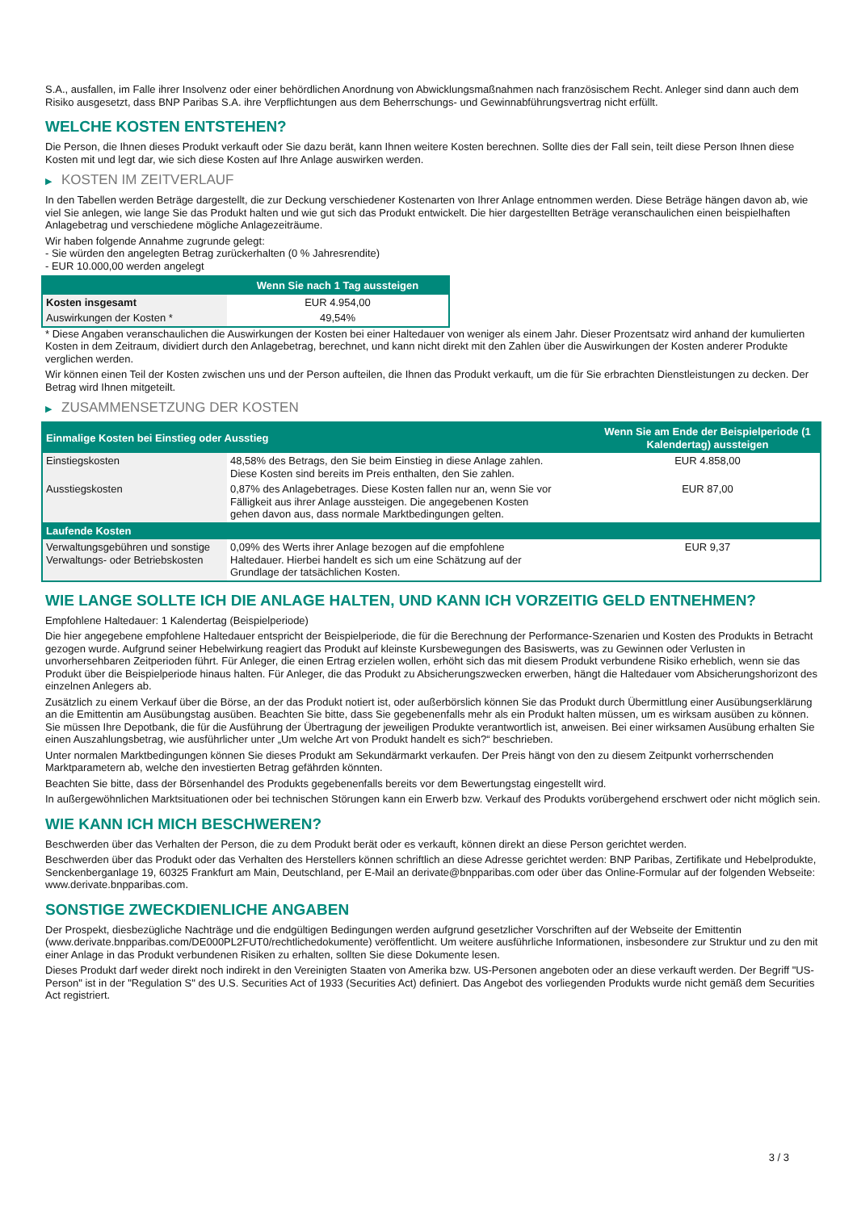S.A., ausfallen, im Falle ihrer Insolvenz oder einer behördlichen Anordnung von Abwicklungsmaßnahmen nach französischem Recht. Anleger sind dann auch dem Risiko ausgesetzt, dass BNP Paribas S.A. ihre Verpflichtungen aus dem Beherrschungs- und Gewinnabführungsvertrag nicht erfüllt.
WELCHE KOSTEN ENTSTEHEN?
Die Person, die Ihnen dieses Produkt verkauft oder Sie dazu berät, kann Ihnen weitere Kosten berechnen. Sollte dies der Fall sein, teilt diese Person Ihnen diese Kosten mit und legt dar, wie sich diese Kosten auf Ihre Anlage auswirken werden.
▶ KOSTEN IM ZEITVERLAUF
In den Tabellen werden Beträge dargestellt, die zur Deckung verschiedener Kostenarten von Ihrer Anlage entnommen werden. Diese Beträge hängen davon ab, wie viel Sie anlegen, wie lange Sie das Produkt halten und wie gut sich das Produkt entwickelt. Die hier dargestellten Beträge veranschaulichen einen beispielhaften Anlagebetrag und verschiedene mögliche Anlagezeiträume.
Wir haben folgende Annahme zugrunde gelegt:
- Sie würden den angelegten Betrag zurückerhalten (0 % Jahresrendite)
- EUR 10.000,00 werden angelegt
| | Wenn Sie nach 1 Tag aussteigen |
| --- | --- |
| Kosten insgesamt | EUR 4.954,00 |
| Auswirkungen der Kosten * | 49,54% |
* Diese Angaben veranschaulichen die Auswirkungen der Kosten bei einer Haltedauer von weniger als einem Jahr. Dieser Prozentsatz wird anhand der kumulierten Kosten in dem Zeitraum, dividiert durch den Anlagebetrag, berechnet, und kann nicht direkt mit den Zahlen über die Auswirkungen der Kosten anderer Produkte verglichen werden.
Wir können einen Teil der Kosten zwischen uns und der Person aufteilen, die Ihnen das Produkt verkauft, um die für Sie erbrachten Dienstleistungen zu decken. Der Betrag wird Ihnen mitgeteilt.
▶ ZUSAMMENSETZUNG DER KOSTEN
| Einmalige Kosten bei Einstieg oder Ausstieg | | Wenn Sie am Ende der Beispielperiode (1 Kalendertag) aussteigen |
| --- | --- | --- |
| Einstiegskosten | 48,58% des Betrags, den Sie beim Einstieg in diese Anlage zahlen. Diese Kosten sind bereits im Preis enthalten, den Sie zahlen. | EUR 4.858,00 |
| Ausstiegskosten | 0,87% des Anlagebetrages. Diese Kosten fallen nur an, wenn Sie vor Fälligkeit aus ihrer Anlage aussteigen. Die angegebenen Kosten gehen davon aus, dass normale Marktbedingungen gelten. | EUR 87,00 |
| Laufende Kosten | | |
| Verwaltungsgebühren und sonstige Verwaltungs- oder Betriebskosten | 0,09% des Werts ihrer Anlage bezogen auf die empfohlene Haltedauer. Hierbei handelt es sich um eine Schätzung auf der Grundlage der tatsächlichen Kosten. | EUR 9,37 |
WIE LANGE SOLLTE ICH DIE ANLAGE HALTEN, UND KANN ICH VORZEITIG GELD ENTNEHMEN?
Empfohlene Haltedauer: 1 Kalendertag (Beispielperiode)
Die hier angegebene empfohlene Haltedauer entspricht der Beispielperiode, die für die Berechnung der Performance-Szenarien und Kosten des Produkts in Betracht gezogen wurde. Aufgrund seiner Hebelwirkung reagiert das Produkt auf kleinste Kursbewegungen des Basiswerts, was zu Gewinnen oder Verlusten in unvorhersehbaren Zeitperioden führt. Für Anleger, die einen Ertrag erzielen wollen, erhöht sich das mit diesem Produkt verbundene Risiko erheblich, wenn sie das Produkt über die Beispielperiode hinaus halten. Für Anleger, die das Produkt zu Absicherungszwecken erwerben, hängt die Haltedauer vom Absicherungshorizont des einzelnen Anlegers ab.
Zusätzlich zu einem Verkauf über die Börse, an der das Produkt notiert ist, oder außerbörslich können Sie das Produkt durch Übermittlung einer Ausübungserklärung an die Emittentin am Ausübungstag ausüben. Beachten Sie bitte, dass Sie gegebenenfalls mehr als ein Produkt halten müssen, um es wirksam ausüben zu können. Sie müssen Ihre Depotbank, die für die Ausführung der Übertragung der jeweiligen Produkte verantwortlich ist, anweisen. Bei einer wirksamen Ausübung erhalten Sie einen Auszahlungsbetrag, wie ausführlicher unter „Um welche Art von Produkt handelt es sich?“ beschrieben.
Unter normalen Marktbedingungen können Sie dieses Produkt am Sekundärmarkt verkaufen. Der Preis hängt von den zu diesem Zeitpunkt vorherrschenden Marktparametern ab, welche den investierten Betrag gefährden könnten.
Beachten Sie bitte, dass der Börsenhandel des Produkts gegebenenfalls bereits vor dem Bewertungstag eingestellt wird.
In außergewöhnlichen Marktsituationen oder bei technischen Störungen kann ein Erwerb bzw. Verkauf des Produkts vorübergehend erschwert oder nicht möglich sein.
WIE KANN ICH MICH BESCHWEREN?
Beschwerden über das Verhalten der Person, die zu dem Produkt berät oder es verkauft, können direkt an diese Person gerichtet werden.
Beschwerden über das Produkt oder das Verhalten des Herstellers können schriftlich an diese Adresse gerichtet werden: BNP Paribas, Zertifikate und Hebelprodukte, Senckenberganlage 19, 60325 Frankfurt am Main, Deutschland, per E-Mail an derivate@bnpparibas.com oder über das Online-Formular auf der folgenden Webseite: www.derivate.bnpparibas.com.
SONSTIGE ZWECKDIENLICHE ANGABEN
Der Prospekt, diesbezügliche Nachträge und die endgültigen Bedingungen werden aufgrund gesetzlicher Vorschriften auf der Webseite der Emittentin (www.derivate.bnpparibas.com/DE000PL2FUT0/rechtlichedokumente) veröffentlicht. Um weitere ausführliche Informationen, insbesondere zur Struktur und zu den mit einer Anlage in das Produkt verbundenen Risiken zu erhalten, sollten Sie diese Dokumente lesen.
Dieses Produkt darf weder direkt noch indirekt in den Vereinigten Staaten von Amerika bzw. US-Personen angeboten oder an diese verkauft werden. Der Begriff "US-Person" ist in der "Regulation S" des U.S. Securities Act of 1933 (Securities Act) definiert. Das Angebot des vorliegenden Produkts wurde nicht gemäß dem Securities Act registriert.
3 / 3